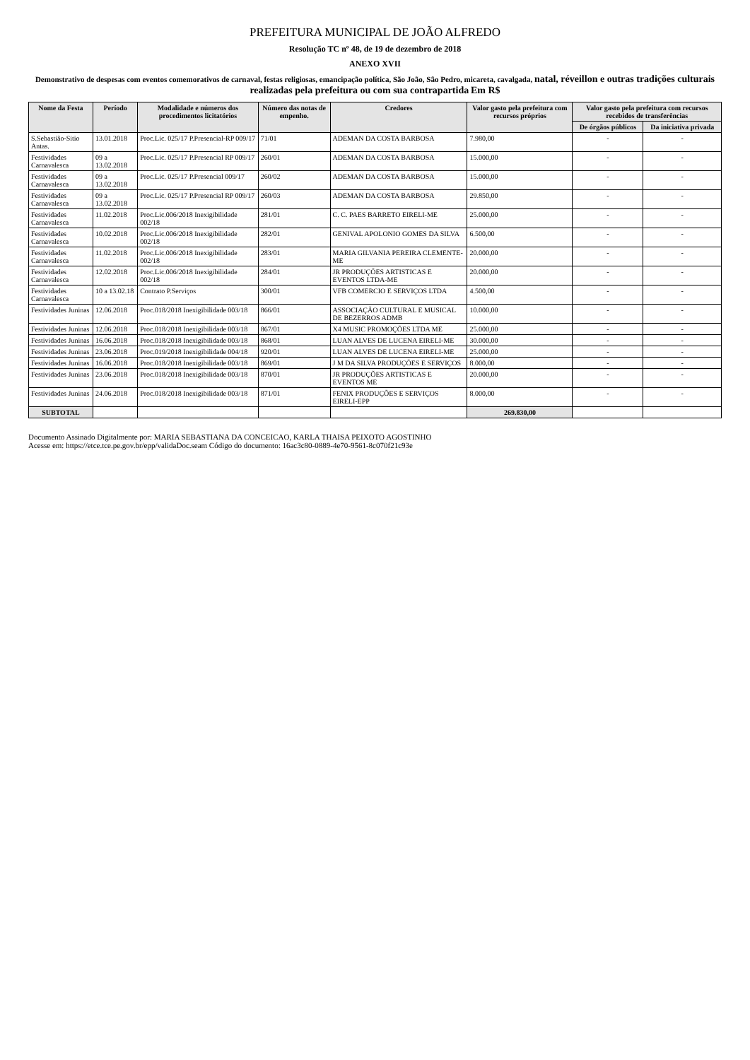PREFEITURA MUNICIPAL DE JOÃO ALFREDO
Resolução TC nº 48, de 19 de dezembro de 2018
ANEXO XVII
Demonstrativo de despesas com eventos comemorativos de carnaval, festas religiosas, emancipação política, São João, São Pedro, micareta, cavalgada, natal, réveillon e outras tradições culturais realizadas pela prefeitura ou com sua contrapartida Em R$
| Nome da Festa | Período | Modalidade e números dos procedimentos licitatórios | Número das notas de empenho. | Credores | Valor gasto pela prefeitura com recursos próprios | Valor gasto pela prefeitura com recursos recebidos de transferências | |
| --- | --- | --- | --- | --- | --- | --- | --- |
| | | | | | | De órgãos públicos | Da iniciativa privada |
| S.Sebastião-Sitio Antas. | 13.01.2018 | Proc.Lic. 025/17 P.Presencial-RP 009/17 | 71/01 | ADEMAN DA COSTA BARBOSA | 7.980,00 | - | - |
| Festividades Carnavalesca | 09 a 13.02.2018 | Proc.Lic. 025/17 P.Presencial RP 009/17 | 260/01 | ADEMAN DA COSTA BARBOSA | 15.000,00 | - | - |
| Festividades Carnavalesca | 09 a 13.02.2018 | Proc.Lic. 025/17 P.Presencial 009/17 | 260/02 | ADEMAN DA COSTA BARBOSA | 15.000,00 | - | - |
| Festividades Carnavalesca | 09 a 13.02.2018 | Proc.Lic. 025/17 P.Presencial RP 009/17 | 260/03 | ADEMAN DA COSTA BARBOSA | 29.850,00 | - | - |
| Festividades Carnavalesca | 11.02.2018 | Proc.Lic.006/2018 Inexigibilidade 002/18 | 281/01 | C. C. PAES BARRETO EIRELI-ME | 25.000,00 | - | - |
| Festividades Carnavalesca | 10.02.2018 | Proc.Lic.006/2018 Inexigibilidade 002/18 | 282/01 | GENIVAL APOLONIO GOMES DA SILVA | 6.500,00 | - | - |
| Festividades Carnavalesca | 11.02.2018 | Proc.Lic.006/2018 Inexigibilidade 002/18 | 283/01 | MARIA GILVANIA PEREIRA CLEMENTE-ME | 20.000,00 | - | - |
| Festividades Carnavalesca | 12.02.2018 | Proc.Lic.006/2018 Inexigibilidade 002/18 | 284/01 | JR PRODUÇÕES ARTISTICAS E EVENTOS LTDA-ME | 20.000,00 | - | - |
| Festividades Carnavalesca | 10 a 13.02.18 | Contrato P.Serviços | 300/01 | VFB COMERCIO E SERVIÇOS LTDA | 4.500,00 | - | - |
| Festividades Juninas | 12.06.2018 | Proc.018/2018 Inexigibilidade 003/18 | 866/01 | ASSOCIAÇÃO CULTURAL E MUSICAL DE BEZERROS ADMB | 10.000,00 | - | - |
| Festividades Juninas | 12.06.2018 | Proc.018/2018 Inexigibilidade 003/18 | 867/01 | X4 MUSIC PROMOÇÕES LTDA ME | 25.000,00 | - | - |
| Festividades Juninas | 16.06.2018 | Proc.018/2018 Inexigibilidade 003/18 | 868/01 | LUAN ALVES DE LUCENA EIRELI-ME | 30.000,00 | - | - |
| Festividades Juninas | 23.06.2018 | Proc.019/2018 Inexigibilidade 004/18 | 920/01 | LUAN ALVES DE LUCENA EIRELI-ME | 25.000,00 | - | - |
| Festividades Juninas | 16.06.2018 | Proc.018/2018 Inexigibilidade 003/18 | 869/01 | J M DA SILVA PRODUÇÕES E SERVIÇOS | 8.000,00 | - | - |
| Festividades Juninas | 23.06.2018 | Proc.018/2018 Inexigibilidade 003/18 | 870/01 | JR PRODUÇÕES ARTISTICAS E EVENTOS ME | 20.000,00 | - | - |
| Festividades Juninas | 24.06.2018 | Proc.018/2018 Inexigibilidade 003/18 | 871/01 | FENIX PRODUÇÕES E SERVIÇOS EIRELI-EPP | 8.000,00 | - | - |
| SUBTOTAL | | | | | 269.830,00 | | |
Documento Assinado Digitalmente por: MARIA SEBASTIANA DA CONCEICAO, KARLA THAISA PEIXOTO AGOSTINHO
Acesse em: https://etce.tce.pe.gov.br/epp/validaDoc.seam Código do documento: 16ac3c80-0889-4e70-9561-8c070f21c93e